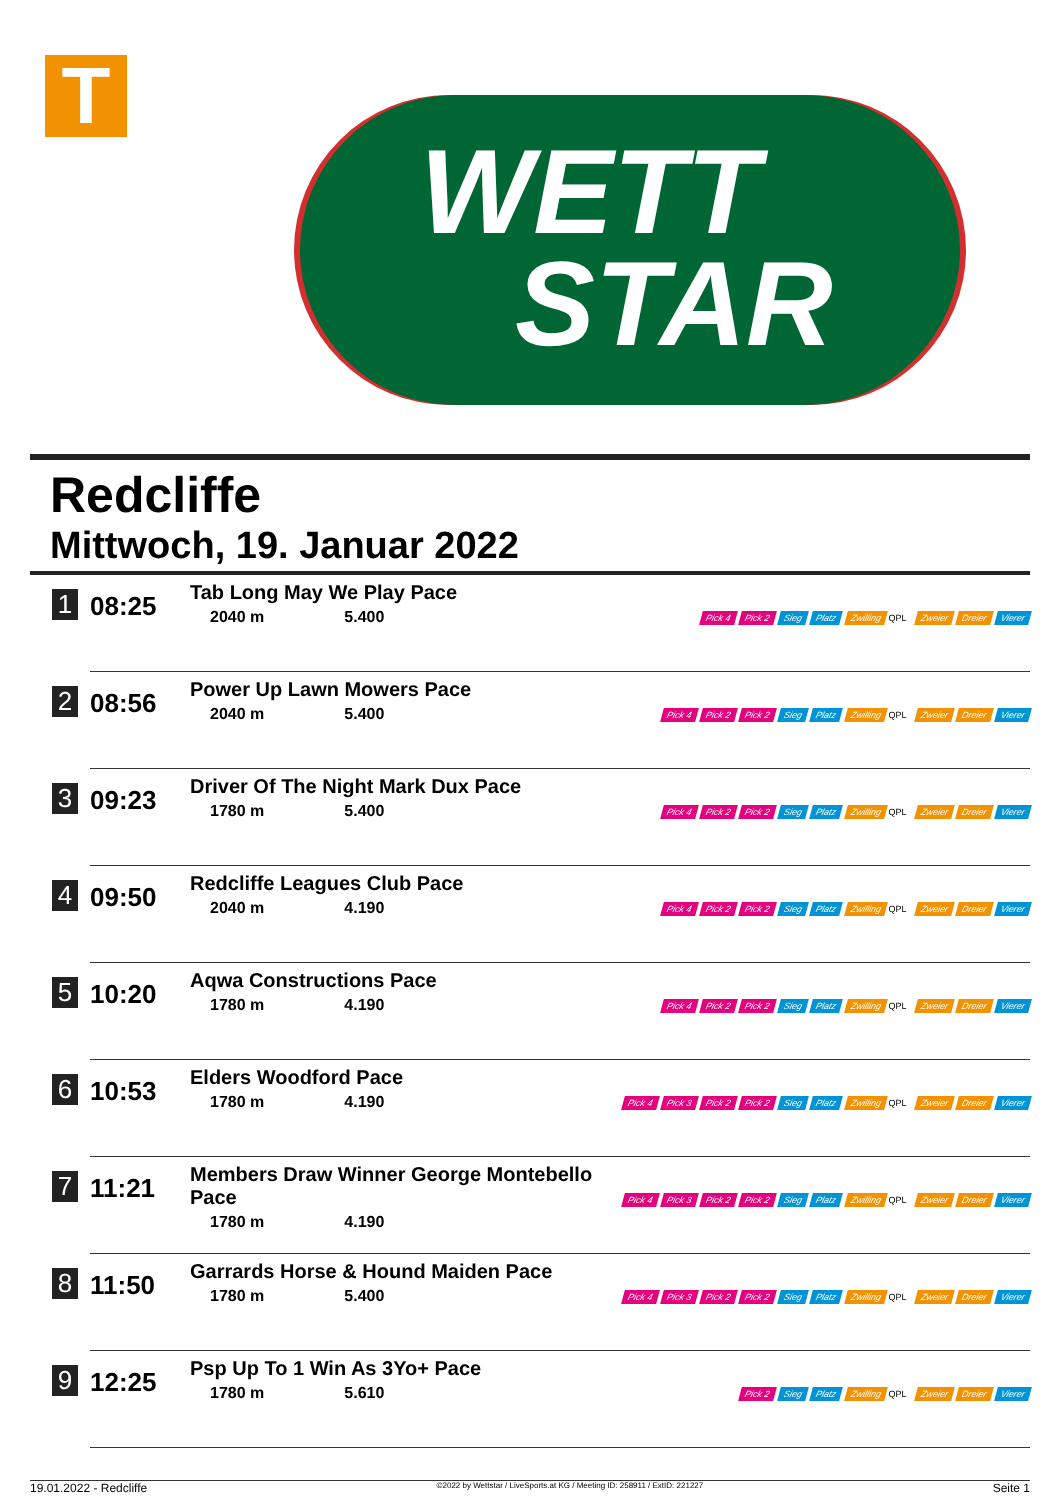T
WETT
STAR
Redcliffe
Mittwoch, 19. Januar 2022
| 1 | 08:25 | Tab Long May We Play Pace 2040 m 5.400 | Pick 4 Pick 2 Sieg Platz Zwilling QPL Zweier Dreier Vierer |
| 2 | 08:56 | Power Up Lawn Mowers Pace 2040 m 5.400 | Pick 4 Pick 2 Pick 2 Sieg Platz Zwilling QPL Zweier Dreier Vierer |
| 3 | 09:23 | Driver Of The Night Mark Dux Pace 1780 m 5.400 | Pick 4 Pick 2 Pick 2 Sieg Platz Zwilling QPL Zweier Dreier Vierer |
| 4 | 09:50 | Redcliffe Leagues Club Pace 2040 m 4.190 | Pick 4 Pick 2 Pick 2 Sieg Platz Zwilling QPL Zweier Dreier Vierer |
| 5 | 10:20 | Aqwa Constructions Pace 1780 m 4.190 | Pick 4 Pick 2 Pick 2 Sieg Platz Zwilling QPL Zweier Dreier Vierer |
| 6 | 10:53 | Elders Woodford Pace 1780 m 4.190 | Pick 4 Pick 3 Pick 2 Pick 2 Sieg Platz Zwilling QPL Zweier Dreier Vierer |
| 7 | 11:21 | Members Draw Winner George Montebello Pace 1780 m 4.190 | Pick 4 Pick 3 Pick 2 Pick 2 Sieg Platz Zwilling QPL Zweier Dreier Vierer |
| 8 | 11:50 | Garrards Horse & Hound Maiden Pace 1780 m 5.400 | Pick 4 Pick 3 Pick 2 Pick 2 Sieg Platz Zwilling QPL Zweier Dreier Vierer |
| 9 | 12:25 | Psp Up To 1 Win As 3Yo+ Pace 1780 m 5.610 | Pick 2 Sieg Platz Zwilling QPL Zweier Dreier Vierer |
19.01.2022 - Redcliffe ©2022 by Wettstar / LiveSports.at KG / Meeting ID: 258911 / ExtID: 221227 Seite 1